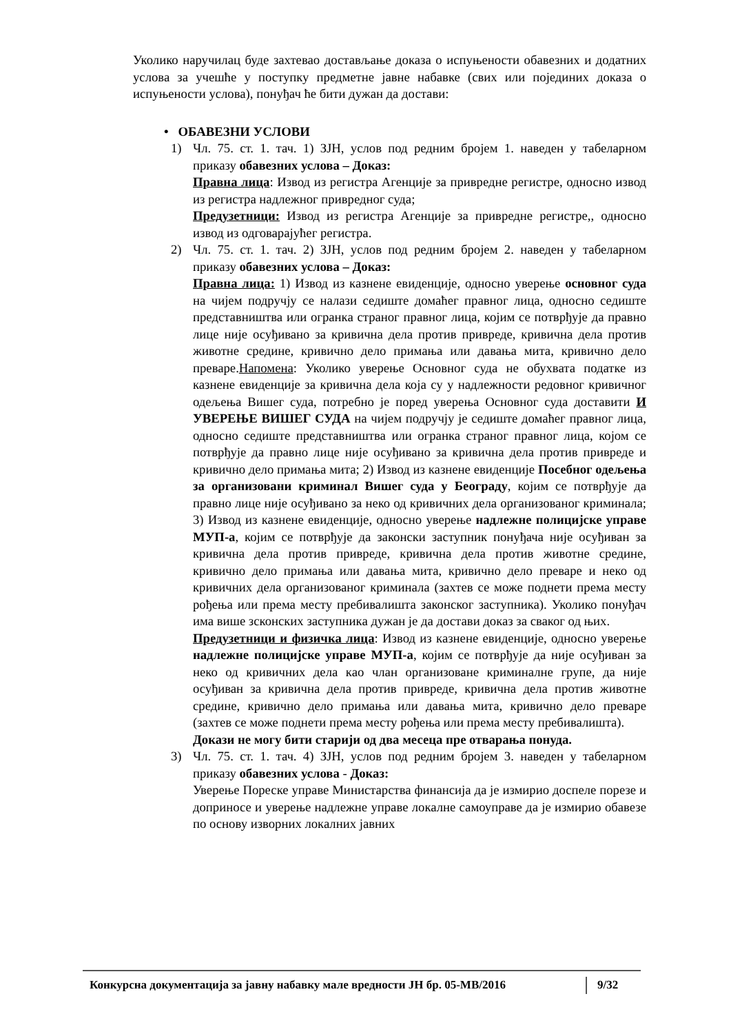Уколико наручилац буде захтевао достављање доказа о испуњености обавезних и додатних услова за учешће у поступку предметне јавне набавке (свих или појединих доказа о испуњености услова), понуђач ће бити дужан да достави:
• ОБАВЕЗНИ УСЛОВИ
1) Чл. 75. ст. 1. тач. 1) ЗЈН, услов под редним бројем 1. наведен у табеларном приказу обавезних услова – Доказ:
Правна лица: Извод из регистра Агенције за привредне регистре, односно извод из регистра надлежног привредног суда;
Предузетници: Извод из регистра Агенције за привредне регистре,, односно извод из одговарајућег регистра.
2) Чл. 75. ст. 1. тач. 2) ЗЈН, услов под редним бројем 2. наведен у табеларном приказу обавезних услова – Доказ:
Правна лица: 1) Извод из казнене евиденције, односно уверење основног суда на чијем подручју се налази седиште домаћег правног лица, односно седиште представништва или огранка страног правног лица, којим се потврђује да правно лице није осуђивано за кривична дела против привреде, кривична дела против животне средине, кривично дело примања или давања мита, кривично дело преваре.Напомена: Уколико уверење Основног суда не обухвата податке из казнене евиденције за кривична дела која су у надлежности редовног кривичног одељења Вишег суда, потребно је поред уверења Основног суда доставити И УВЕРЕЊЕ ВИШЕГ СУДА на чијем подручју је седиште домаћег правног лица, односно седиште представништва или огранка страног правног лица, којом се потврђује да правно лице није осуђивано за кривична дела против привреде и кривично дело примања мита; 2) Извод из казнене евиденције Посебног одељења за организовани криминал Вишег суда у Београду, којим се потврђује да правно лице није осуђивано за неко од кривичних дела организованог криминала; 3) Извод из казнене евиденције, односно уверење надлежне полицијске управе МУП-а, којим се потврђује да законски заступник понуђача није осуђиван за кривична дела против привреде, кривична дела против животне средине, кривично дело примања или давања мита, кривично дело преваре и неко од кривичних дела организованог криминала (захтев се може поднети према месту рођења или према месту пребивалишта законског заступника). Уколико понуђач има више зсконских заступника дужан је да достави доказ за сваког од њих.
Предузетници и физичка лица: Извод из казнене евиденције, односно уверење надлежне полицијске управе МУП-а, којим се потврђује да није осуђиван за неко од кривичних дела као члан организоване криминалне групе, да није осуђиван за кривична дела против привреде, кривична дела против животне средине, кривично дело примања или давања мита, кривично дело преваре (захтев се може поднети према месту рођења или према месту пребивалишта).
Докази не могу бити старији од два месеца пре отварања понуда.
3) Чл. 75. ст. 1. тач. 4) ЗЈН, услов под редним бројем 3. наведен у табеларном приказу обавезних услова - Доказ:
Уверење Пореске управе Министарства финансија да је измирио доспеле порезе и доприносе и уверење надлежне управе локалне самоуправе да је измирио обавезе по основу изворних локалних јавних
Конкурсна документација за јавну набавку мале вредности ЈН бр. 05-МВ/2016
9/32